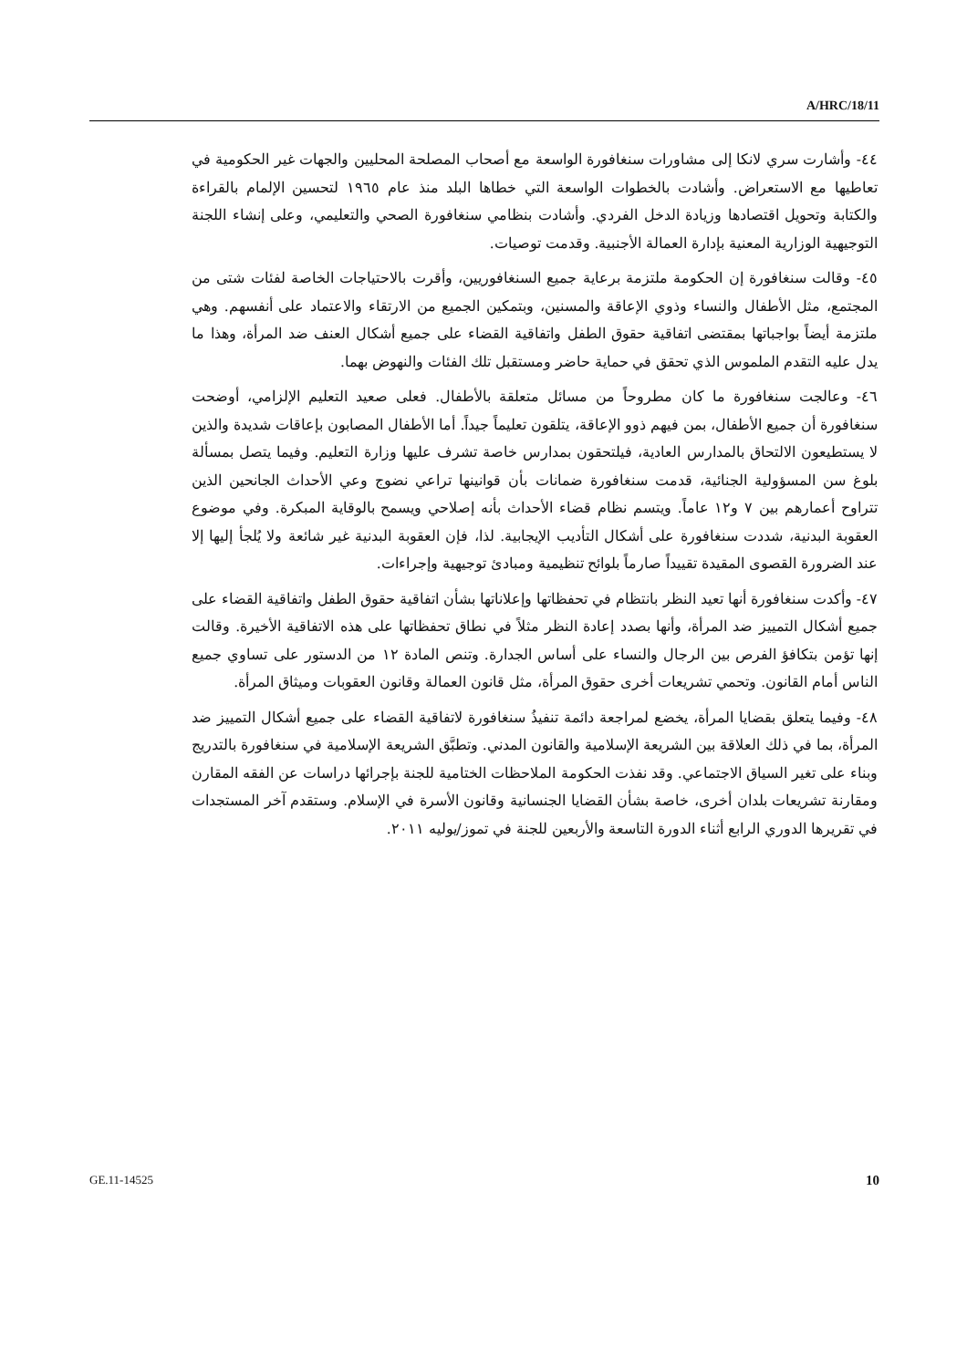A/HRC/18/11
٤٤- وأشارت سري لانكا إلى مشاورات سنغافورة الواسعة مع أصحاب المصلحة المحليين والجهات غير الحكومية في تعاطيها مع الاستعراض. وأشادت بالخطوات الواسعة التي خطاها البلد منذ عام ١٩٦٥ لتحسين الإلمام بالقراءة والكتابة وتحويل اقتصادها وزيادة الدخل الفردي. وأشادت بنظامي سنغافورة الصحي والتعليمي، وعلى إنشاء اللجنة التوجيهية الوزارية المعنية بإدارة العمالة الأجنبية. وقدمت توصيات.
٤٥- وقالت سنغافورة إن الحكومة ملتزمة برعاية جميع السنغافوريين، وأقرت بالاحتياجات الخاصة لفئات شتى من المجتمع، مثل الأطفال والنساء وذوي الإعاقة والمسنين، وبتمكين الجميع من الارتقاء والاعتماد على أنفسهم. وهي ملتزمة أيضاً بواجباتها بمقتضى اتفاقية حقوق الطفل واتفاقية القضاء على جميع أشكال العنف ضد المرأة، وهذا ما يدل عليه التقدم الملموس الذي تحقق في حماية حاضر ومستقبل تلك الفئات والنهوض بهما.
٤٦- وعالجت سنغافورة ما كان مطروحاً من مسائل متعلقة بالأطفال. فعلى صعيد التعليم الإلزامي، أوضحت سنغافورة أن جميع الأطفال، بمن فيهم ذوو الإعاقة، يتلقون تعليماً جيداً. أما الأطفال المصابون بإعاقات شديدة والذين لا يستطيعون الالتحاق بالمدارس العادية، فيلتحقون بمدارس خاصة تشرف عليها وزارة التعليم. وفيما يتصل بمسألة بلوغ سن المسؤولية الجنائية، قدمت سنغافورة ضمانات بأن قوانينها تراعي نضوج وعي الأحداث الجانحين الذين تتراوح أعمارهم بين ٧ و١٢ عاماً. ويتسم نظام قضاء الأحداث بأنه إصلاحي ويسمح بالوقاية المبكرة. وفي موضوع العقوبة البدنية، شددت سنغافورة على أشكال التأديب الإيجابية. لذا، فإن العقوبة البدنية غير شائعة ولا يُلجأ إليها إلا عند الضرورة القصوى المقيدة تقييداً صارماً بلوائح تنظيمية ومبادئ توجيهية وإجراءات.
٤٧- وأكدت سنغافورة أنها تعيد النظر بانتظام في تحفظاتها وإعلاناتها بشأن اتفاقية حقوق الطفل واتفاقية القضاء على جميع أشكال التمييز ضد المرأة، وأنها بصدد إعادة النظر مثلاً في نطاق تحفظاتها على هذه الاتفاقية الأخيرة. وقالت إنها تؤمن بتكافؤ الفرص بين الرجال والنساء على أساس الجدارة. وتنص المادة ١٢ من الدستور على تساوي جميع الناس أمام القانون. وتحمي تشريعات أخرى حقوق المرأة، مثل قانون العمالة وقانون العقوبات وميثاق المرأة.
٤٨- وفيما يتعلق بقضايا المرأة، يخضع لمراجعة دائمة تنفيذُ سنغافورة لاتفاقية القضاء على جميع أشكال التمييز ضد المرأة، بما في ذلك العلاقة بين الشريعة الإسلامية والقانون المدني. وتطبَّق الشريعة الإسلامية في سنغافورة بالتدريج وبناء على تغير السياق الاجتماعي. وقد نفذت الحكومة الملاحظات الختامية للجنة بإجرائها دراسات عن الفقه المقارن ومقارنة تشريعات بلدان أخرى، خاصة بشأن القضايا الجنسانية وقانون الأسرة في الإسلام. وستقدم آخر المستجدات في تقريرها الدوري الرابع أثناء الدورة التاسعة والأربعين للجنة في تموز/يوليه ٢٠١١.
GE.11-14525 10